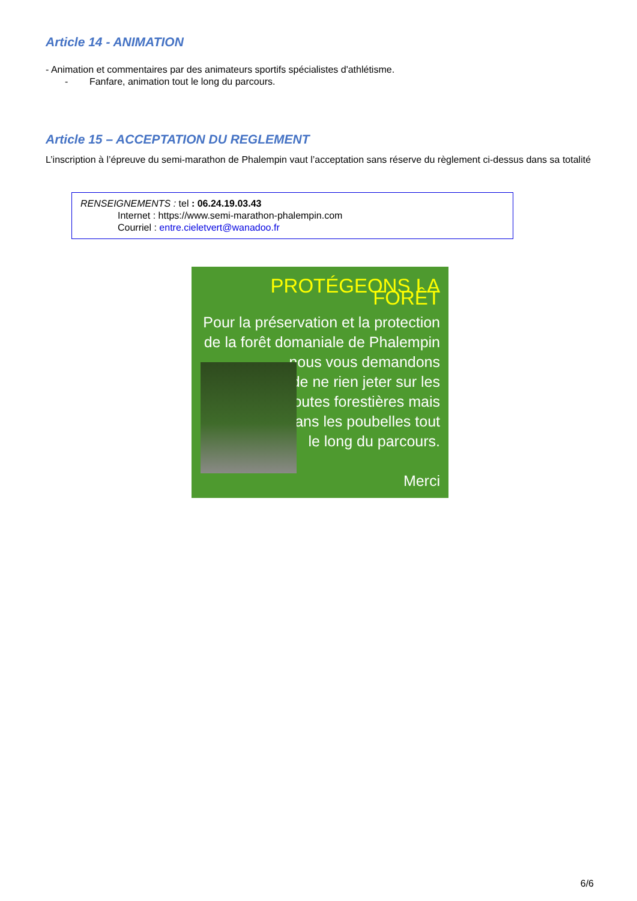Article 14 - ANIMATION
- Animation et commentaires par des animateurs sportifs spécialistes d'athlétisme.
- Fanfare, animation tout le long du parcours.
Article 15 – ACCEPTATION DU REGLEMENT
L’inscription à l’épreuve du semi-marathon de Phalempin vaut l’acceptation sans réserve du règlement ci-dessus dans sa totalité
RENSEIGNEMENTS : tel : 06.24.19.03.43
Internet : https://www.semi-marathon-phalempin.com
Courriel : entre.cieletvert@wanadoo.fr
PROTÉGEONS LA FORÊT
Pour la préservation et la protection
de la forêt domaniale de Phalempin
nous vous demandons
de ne rien jeter sur les
routes forestières mais
dans les poubelles tout
le long du parcours.
Merci
6/6